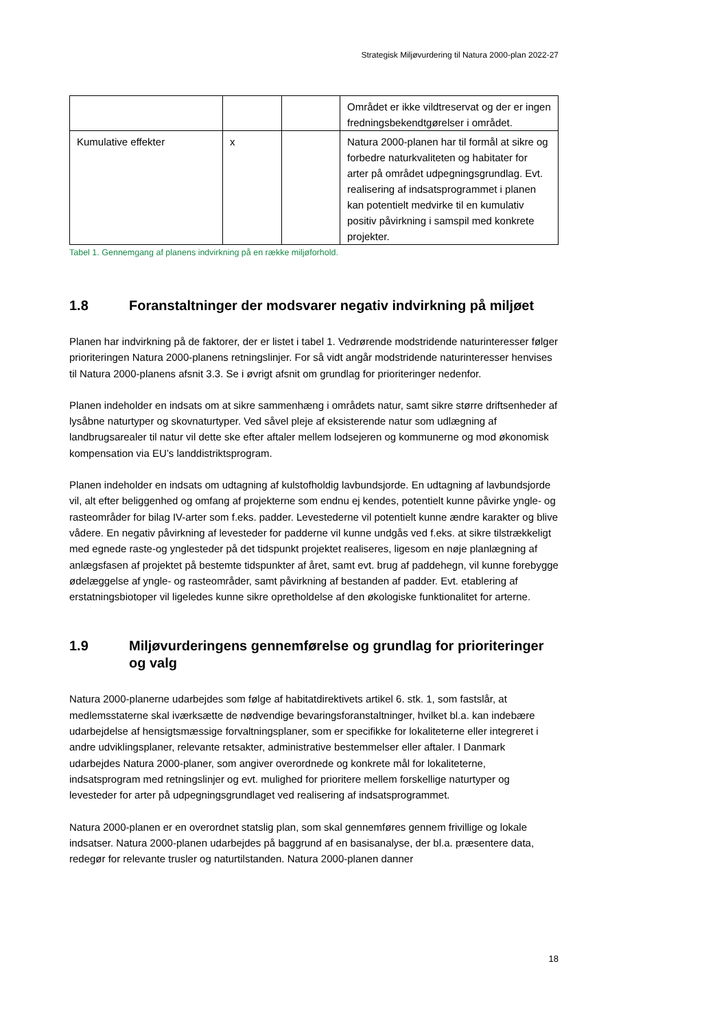Strategisk Miljøvurdering til Natura 2000-plan 2022-27
| | | | Området er ikke vildtreservat og der er ingen fredningsbekendtgørelser i området. |
| Kumulative effekter | x | | Natura 2000-planen har til formål at sikre og forbedre naturkvaliteten og habitater for arter på området udpegningsgrundlag. Evt. realisering af indsatsprogrammet i planen kan potentielt medvirke til en kumulativ positiv påvirkning i samspil med konkrete projekter. |
Tabel 1. Gennemgang af planens indvirkning på en række miljøforhold.
1.8 Foranstaltninger der modsvarer negativ indvirkning på miljøet
Planen har indvirkning på de faktorer, der er listet i tabel 1. Vedrørende modstridende naturinteresser følger prioriteringen Natura 2000-planens retningslinjer. For så vidt angår modstridende naturinteresser henvises til Natura 2000-planens afsnit 3.3. Se i øvrigt afsnit om grundlag for prioriteringer nedenfor.
Planen indeholder en indsats om at sikre sammenhæng i områdets natur, samt sikre større driftsenheder af lysåbne naturtyper og skovnaturtyper. Ved såvel pleje af eksisterende natur som udlægning af landbrugsarealer til natur vil dette ske efter aftaler mellem lodsejeren og kommunerne og mod økonomisk kompensation via EU’s landdistriktsprogram.
Planen indeholder en indsats om udtagning af kulstofholdig lavbundsjorde. En udtagning af lavbundsjorde vil, alt efter beliggenhed og omfang af projekterne som endnu ej kendes, potentielt kunne påvirke yngle- og rasteområder for bilag IV-arter som f.eks. padder. Levestederne vil potentielt kunne ændre karakter og blive vådere. En negativ påvirkning af levesteder for padderne vil kunne undgås ved f.eks. at sikre tilstrækkeligt med egnede raste-og ynglesteder på det tidspunkt projektet realiseres, ligesom en nøje planlægning af anlægsfasen af projektet på bestemte tidspunkter af året, samt evt. brug af paddehegn, vil kunne forebygge ødelæggelse af yngle- og rasteområder, samt påvirkning af bestanden af padder. Evt. etablering af erstatningsbiotoper vil ligeledes kunne sikre opretholdelse af den økologiske funktionalitet for arterne.
1.9 Miljøvurderingens gennemførelse og grundlag for prioriteringer og valg
Natura 2000-planerne udarbejdes som følge af habitatdirektivets artikel 6. stk. 1, som fastslår, at medlemsstaterne skal iværksætte de nødvendige bevaringsforanstaltninger, hvilket bl.a. kan indebære udarbejdelse af hensigtsmæssige forvaltningsplaner, som er specifikke for lokaliteterne eller integreret i andre udviklingsplaner, relevante retsakter, administrative bestemmelser eller aftaler. I Danmark udarbejdes Natura 2000-planer, som angiver overordnede og konkrete mål for lokaliteterne, indsatsprogram med retningslinjer og evt. mulighed for prioritere mellem forskellige naturtyper og levesteder for arter på udpegningsgrundlaget ved realisering af indsatsprogrammet.
Natura 2000-planen er en overordnet statslig plan, som skal gennemføres gennem frivillige og lokale indsatser. Natura 2000-planen udarbejdes på baggrund af en basisanalyse, der bl.a. præsentere data, redegør for relevante trusler og naturtilstanden. Natura 2000-planen danner
18